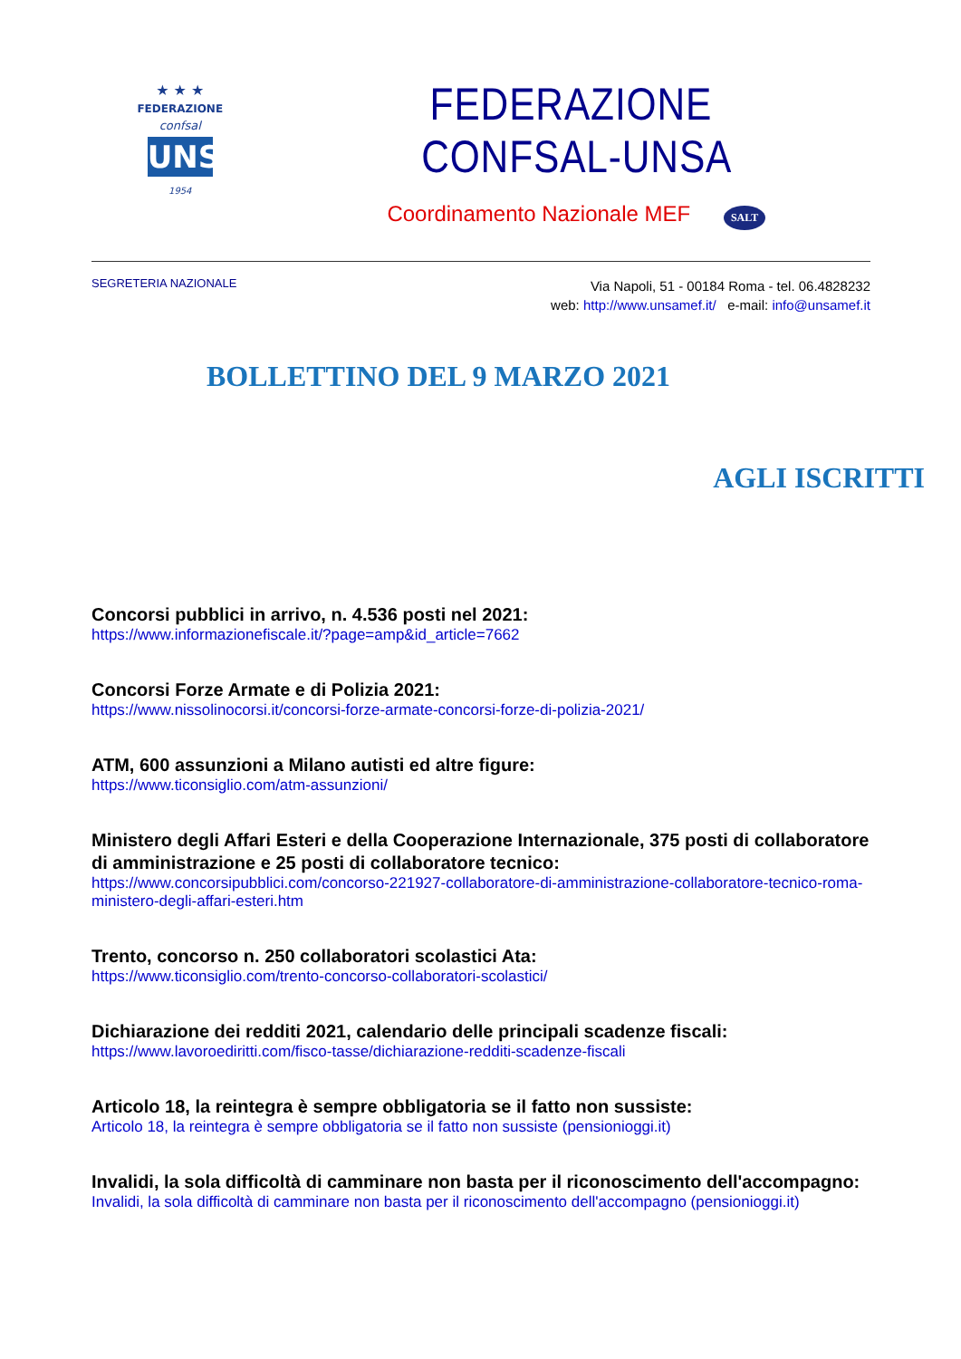★ ★ ★
FEDERAZIONE
confsal
UNSA
1954
FEDERAZIONE CONFSAL-UNSA
Coordinamento Nazionale MEF SALT
SEGRETERIA NAZIONALE
Via Napoli, 51 - 00184 Roma - tel. 06.4828232
web: http://www.unsamef.it/ e-mail: info@unsamef.it
BOLLETTINO DEL 9 MARZO 2021
AGLI ISCRITTI
Concorsi pubblici in arrivo, n. 4.536 posti nel 2021:
https://www.informazionefiscale.it/?page=amp&id_article=7662
Concorsi Forze Armate e di Polizia 2021:
https://www.nissolinocorsi.it/concorsi-forze-armate-concorsi-forze-di-polizia-2021/
ATM, 600 assunzioni a Milano autisti ed altre figure:
https://www.ticonsiglio.com/atm-assunzioni/
Ministero degli Affari Esteri e della Cooperazione Internazionale, 375 posti di collaboratore di amministrazione e 25 posti di collaboratore tecnico:
https://www.concorsipubblici.com/concorso-221927-collaboratore-di-amministrazione-collaboratore-tecnico-roma-ministero-degli-affari-esteri.htm
Trento, concorso n. 250 collaboratori scolastici Ata:
https://www.ticonsiglio.com/trento-concorso-collaboratori-scolastici/
Dichiarazione dei redditi 2021, calendario delle principali scadenze fiscali:
https://www.lavoroediritti.com/fisco-tasse/dichiarazione-redditi-scadenze-fiscali
Articolo 18, la reintegra è sempre obbligatoria se il fatto non sussiste:
Articolo 18, la reintegra è sempre obbligatoria se il fatto non sussiste (pensionioggi.it)
Invalidi, la sola difficoltà di camminare non basta per il riconoscimento dell'accompagno:
Invalidi, la sola difficoltà di camminare non basta per il riconoscimento dell'accompagno (pensionioggi.it)